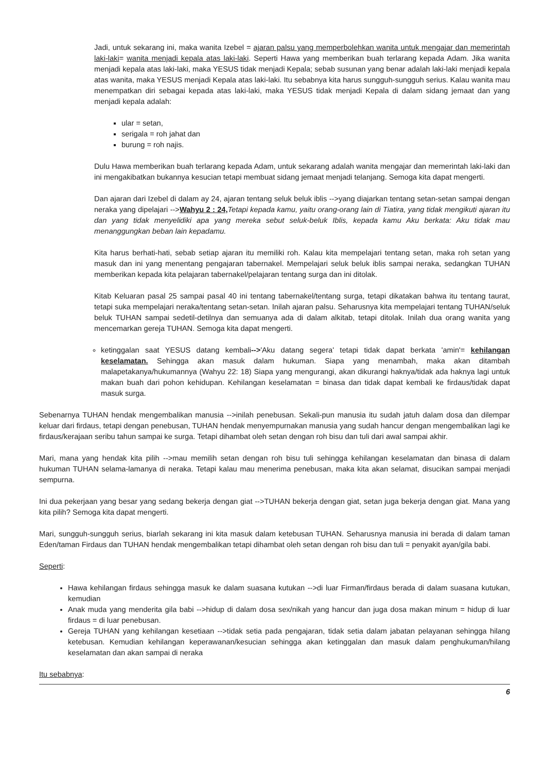Jadi, untuk sekarang ini, maka wanita Izebel = ajaran palsu yang memperbolehkan wanita untuk mengajar dan memerintah laki-laki= wanita menjadi kepala atas laki-laki. Seperti Hawa yang memberikan buah terlarang kepada Adam. Jika wanita menjadi kepala atas laki-laki, maka YESUS tidak menjadi Kepala; sebab susunan yang benar adalah laki-laki menjadi kepala atas wanita, maka YESUS menjadi Kepala atas laki-laki. Itu sebabnya kita harus sungguh-sungguh serius. Kalau wanita mau menempatkan diri sebagai kepada atas laki-laki, maka YESUS tidak menjadi Kepala di dalam sidang jemaat dan yang menjadi kepala adalah:
ular = setan,
serigala = roh jahat dan
burung = roh najis.
Dulu Hawa memberikan buah terlarang kepada Adam, untuk sekarang adalah wanita mengajar dan memerintah laki-laki dan ini mengakibatkan bukannya kesucian tetapi membuat sidang jemaat menjadi telanjang. Semoga kita dapat mengerti.
Dan ajaran dari Izebel di dalam ay 24, ajaran tentang seluk beluk iblis -->yang diajarkan tentang setan-setan sampai dengan neraka yang dipelajari -->Wahyu 2 : 24, Tetapi kepada kamu, yaitu orang-orang lain di Tiatira, yang tidak mengikuti ajaran itu dan yang tidak menyelidiki apa yang mereka sebut seluk-beluk Iblis, kepada kamu Aku berkata: Aku tidak mau menanggungkan beban lain kepadamu.
Kita harus berhati-hati, sebab setiap ajaran itu memiliki roh. Kalau kita mempelajari tentang setan, maka roh setan yang masuk dan ini yang menentang pengajaran tabernakel. Mempelajari seluk beluk iblis sampai neraka, sedangkan TUHAN memberikan kepada kita pelajaran tabernakel/pelajaran tentang surga dan ini ditolak.
Kitab Keluaran pasal 25 sampai pasal 40 ini tentang tabernakel/tentang surga, tetapi dikatakan bahwa itu tentang taurat, tetapi suka mempelajari neraka/tentang setan-setan. Inilah ajaran palsu. Seharusnya kita mempelajari tentang TUHAN/seluk beluk TUHAN sampai sedetil-detilnya dan semuanya ada di dalam alkitab, tetapi ditolak. Inilah dua orang wanita yang mencemarkan gereja TUHAN. Semoga kita dapat mengerti.
ketinggalan saat YESUS datang kembali-->'Aku datang segera' tetapi tidak dapat berkata 'amin'= kehilangan keselamatan. Sehingga akan masuk dalam hukuman. Siapa yang menambah, maka akan ditambah malapetakanya/hukumannya (Wahyu 22: 18) Siapa yang mengurangi, akan dikurangi haknya/tidak ada haknya lagi untuk makan buah dari pohon kehidupan. Kehilangan keselamatan = binasa dan tidak dapat kembali ke firdaus/tidak dapat masuk surga.
Sebenarnya TUHAN hendak mengembalikan manusia -->inilah penebusan. Sekali-pun manusia itu sudah jatuh dalam dosa dan dilempar keluar dari firdaus, tetapi dengan penebusan, TUHAN hendak menyempurnakan manusia yang sudah hancur dengan mengembalikan lagi ke firdaus/kerajaan seribu tahun sampai ke surga. Tetapi dihambat oleh setan dengan roh bisu dan tuli dari awal sampai akhir.
Mari, mana yang hendak kita pilih -->mau memilih setan dengan roh bisu tuli sehingga kehilangan keselamatan dan binasa di dalam hukuman TUHAN selama-lamanya di neraka. Tetapi kalau mau menerima penebusan, maka kita akan selamat, disucikan sampai menjadi sempurna.
Ini dua pekerjaan yang besar yang sedang bekerja dengan giat -->TUHAN bekerja dengan giat, setan juga bekerja dengan giat. Mana yang kita pilih? Semoga kita dapat mengerti.
Mari, sungguh-sungguh serius, biarlah sekarang ini kita masuk dalam ketebusan TUHAN. Seharusnya manusia ini berada di dalam taman Eden/taman Firdaus dan TUHAN hendak mengembalikan tetapi dihambat oleh setan dengan roh bisu dan tuli = penyakit ayan/gila babi.
Seperti:
Hawa kehilangan firdaus sehingga masuk ke dalam suasana kutukan -->di luar Firman/firdaus berada di dalam suasana kutukan, kemudian
Anak muda yang menderita gila babi -->hidup di dalam dosa sex/nikah yang hancur dan juga dosa makan minum = hidup di luar firdaus = di luar penebusan.
Gereja TUHAN yang kehilangan kesetiaan -->tidak setia pada pengajaran, tidak setia dalam jabatan pelayanan sehingga hilang ketebusan. Kemudian kehilangan keperawanan/kesucian sehingga akan ketinggalan dan masuk dalam penghukuman/hilang keselamatan dan akan sampai di neraka
Itu sebabnya:
6